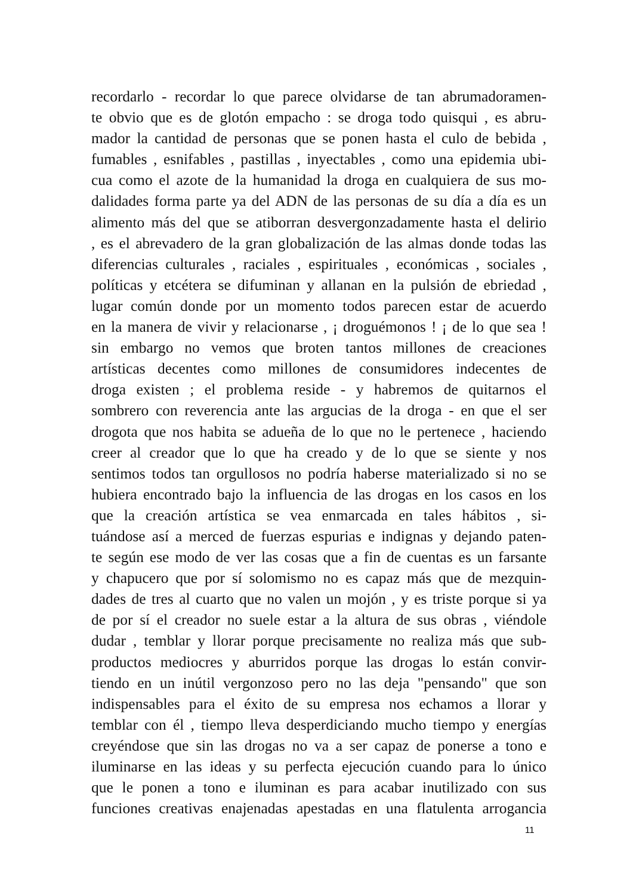recordarlo - recordar lo que parece olvidarse de tan abrumadoramen-
te obvio que es de glotón empacho : se droga todo quisqui , es abru-
mador la cantidad de personas que se ponen hasta el culo de bebida ,
fumables , esnifables , pastillas , inyectables , como una epidemia ubi-
cua como el azote de la humanidad la droga en cualquiera de sus mo-
dalidades forma parte ya del ADN de las personas de su día a día es un
alimento más del que se atiborran desvergonzadamente hasta el delirio
, es el abrevadero de la gran globalización de las almas donde todas las
diferencias culturales , raciales , espirituales , económicas , sociales ,
políticas y etcétera se difuminan y allanan en la pulsión de ebriedad ,
lugar común donde por un momento todos parecen estar de acuerdo
en la manera de vivir y relacionarse , ¡ droguémonos ! ¡ de lo que sea !
sin embargo no vemos que broten tantos millones de creaciones
artísticas decentes como millones de consumidores indecentes de
droga existen ; el problema reside - y habremos de quitarnos el
sombrero con reverencia ante las argucias de la droga - en que el ser
drogota que nos habita se adueña de lo que no le pertenece , haciendo
creer al creador que lo que ha creado y de lo que se siente y nos
sentimos todos tan orgullosos no podría haberse materializado si no se
hubiera encontrado bajo la influencia de las drogas en los casos en los
que la creación artística se vea enmarcada en tales hábitos , si-
tuándose así a merced de fuerzas espurias e indignas y dejando paten-
te según ese modo de ver las cosas que a fin de cuentas es un farsante
y chapucero que por sí solomismo no es capaz más que de mezquin-
dades de tres al cuarto que no valen un mojón , y es triste porque si ya
de por sí el creador no suele estar a la altura de sus obras , viéndole
dudar , temblar y llorar porque precisamente no realiza más que sub-
productos mediocres y aburridos porque las drogas lo están convir-
tiendo en un inútil vergonzoso pero no las deja "pensando" que son
indispensables para el éxito de su empresa nos echamos a llorar y
temblar con él , tiempo lleva desperdiciando mucho tiempo y energías
creyéndose que sin las drogas no va a ser capaz de ponerse a tono e
iluminarse en las ideas y su perfecta ejecución cuando para lo único
que le ponen a tono e iluminan es para acabar inutilizado con sus
funciones creativas enajenadas apestadas en una flatulenta arrogancia
11